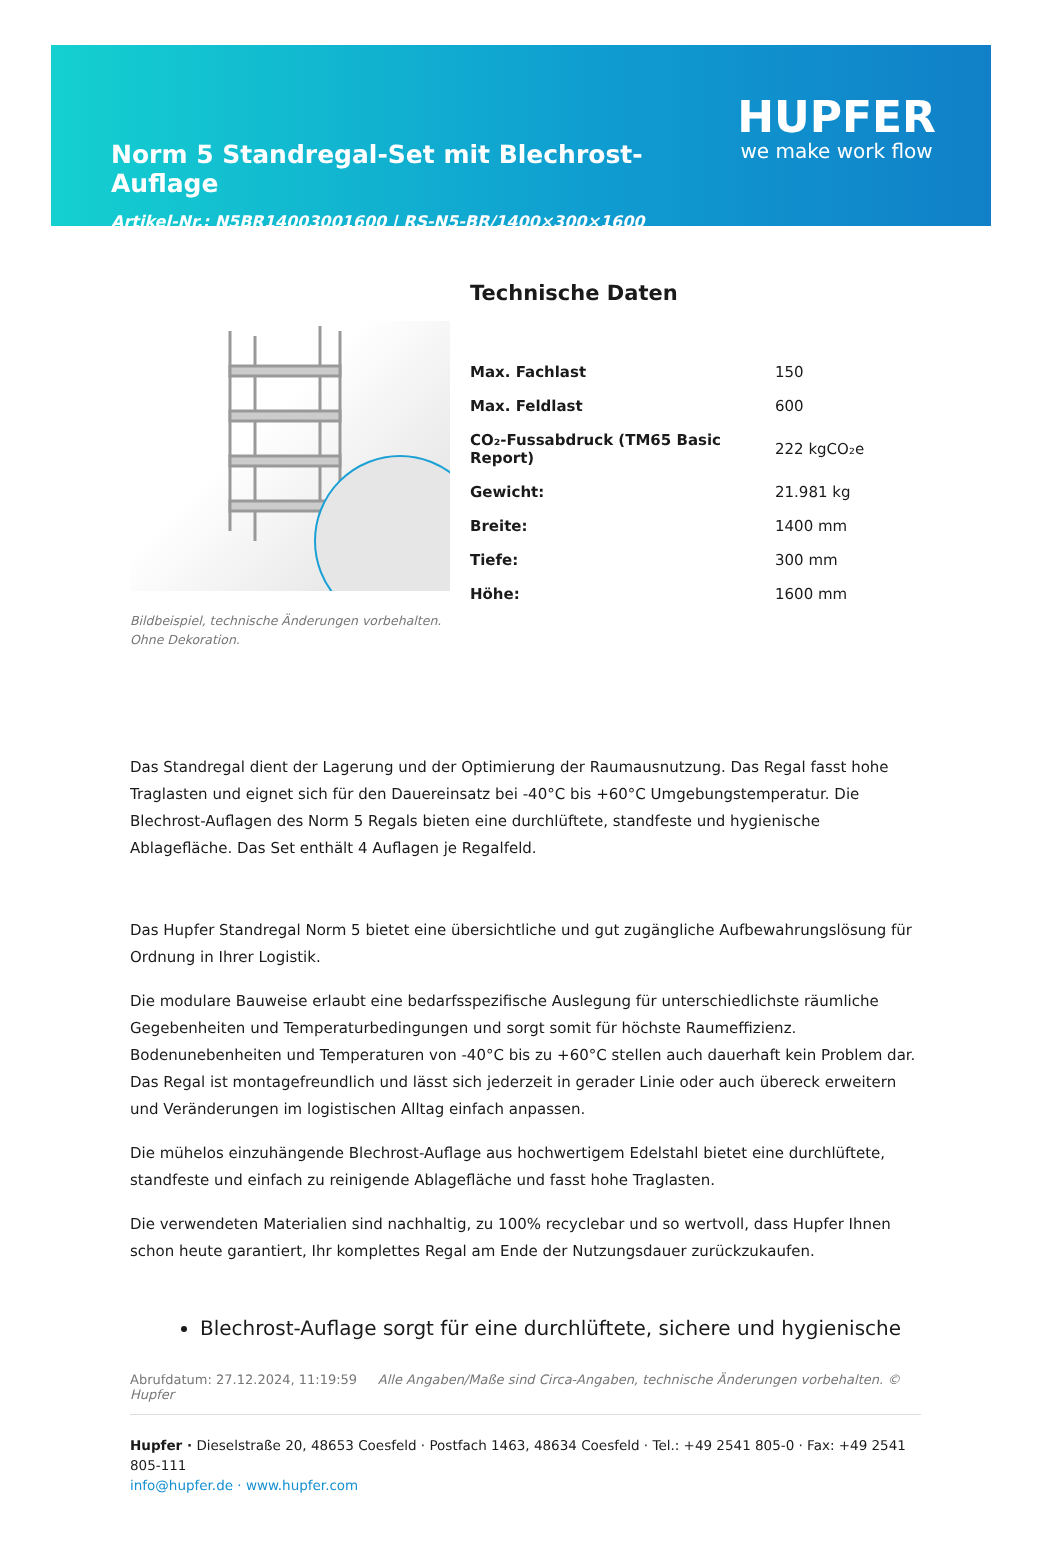Norm 5 Standregal-Set mit Blechrost-Auflage
Artikel-Nr.: N5BR14003001600 | RS-N5-BR/1400×300×1600
HUPFER
we make work flow
Bildbeispiel, technische Änderungen vorbehalten.
Ohne Dekoration.
Technische Daten
| Max. Fachlast | 150 |
| Max. Feldlast | 600 |
| CO₂-Fussabdruck (TM65 Basic Report) | 222 kgCO₂e |
| Gewicht: | 21.981 kg |
| Breite: | 1400 mm |
| Tiefe: | 300 mm |
| Höhe: | 1600 mm |
Das Standregal dient der Lagerung und der Optimierung der Raumausnutzung. Das Regal fasst hohe Traglasten und eignet sich für den Dauereinsatz bei -40°C bis +60°C Umgebungstemperatur. Die Blechrost-Auflagen des Norm 5 Regals bieten eine durchlüftete, standfeste und hygienische Ablagefläche. Das Set enthält 4 Auflagen je Regalfeld.
Das Hupfer Standregal Norm 5 bietet eine übersichtliche und gut zugängliche Aufbewahrungslösung für Ordnung in Ihrer Logistik.
Die modulare Bauweise erlaubt eine bedarfsspezifische Auslegung für unterschiedlichste räumliche Gegebenheiten und Temperaturbedingungen und sorgt somit für höchste Raumeffizienz. Bodenunebenheiten und Temperaturen von -40°C bis zu +60°C stellen auch dauerhaft kein Problem dar. Das Regal ist montagefreundlich und lässt sich jederzeit in gerader Linie oder auch übereck erweitern und Veränderungen im logistischen Alltag einfach anpassen.
Die mühelos einzuhängende Blechrost-Auflage aus hochwertigem Edelstahl bietet eine durchlüftete, standfeste und einfach zu reinigende Ablagefläche und fasst hohe Traglasten.
Die verwendeten Materialien sind nachhaltig, zu 100% recyclebar und so wertvoll, dass Hupfer Ihnen schon heute garantiert, Ihr komplettes Regal am Ende der Nutzungsdauer zurückzukaufen.
Blechrost-Auflage sorgt für eine durchlüftete, sichere und hygienische
Abrufdatum: 27.12.2024, 11:19:59 Alle Angaben/Maße sind Circa-Angaben, technische Änderungen vorbehalten. © Hupfer
Hupfer · Dieselstraße 20, 48653 Coesfeld · Postfach 1463, 48634 Coesfeld · Tel.: +49 2541 805-0 · Fax: +49 2541 805-111
info@hupfer.de · www.hupfer.com